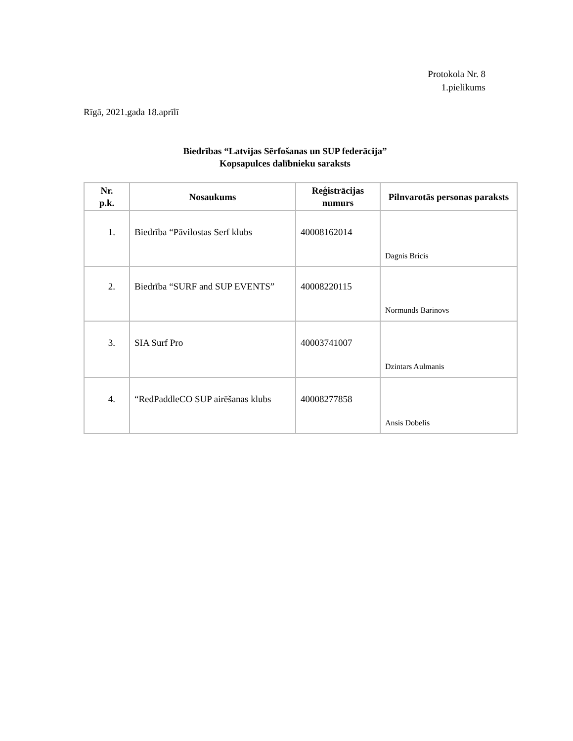Protokola Nr. 8
1.pielikums
Rīgā, 2021.gada 18.aprīlī
Biedrības “Latvijas Sērfošanas un SUP federācija”
Kopsapulces dalībnieku saraksts
| Nr. p.k. | Nosaukums | Reģistrācijas numurs | Pilnvarotās personas paraksts |
| --- | --- | --- | --- |
| 1. | Biedrība “Pāvilostas Serf klubs | 40008162014 | Dagnis Bricis |
| 2. | Biedrība “SURF and SUP EVENTS” | 40008220115 | Normunds Barinovs |
| 3. | SIA Surf Pro | 40003741007 | Dzintars Aulmanis |
| 4. | “RedPaddleCO SUP airēšanas klubs | 40008277858 | Ansis Dobelis |